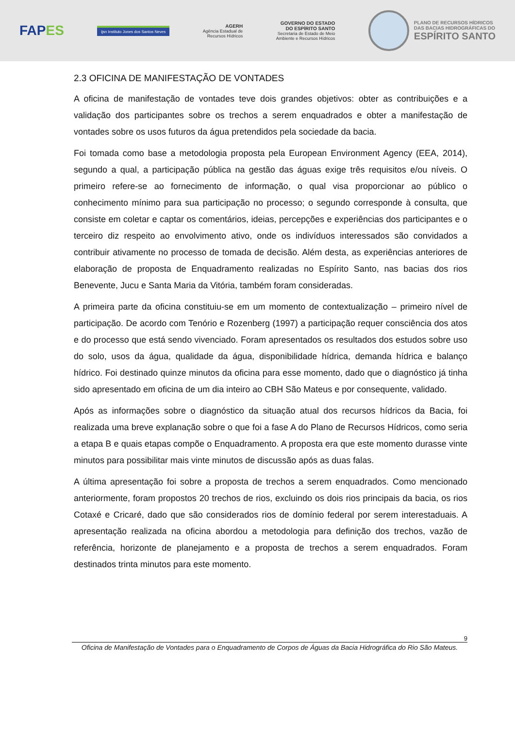FAPES
ijsn Instituto Jones dos Santos Neves
AGERH
Agência Estadual de
Recursos Hídricos
GOVERNO DO ESTADO
DO ESPÍRITO SANTO
Secretaria de Estado de Meio
Ambiente e Recursos Hídricos
PLANO DE RECURSOS HÍDRICOS
DAS BACIAS HIDROGRÁFICAS DO
ESPÍRITO SANTO
2.3 OFICINA DE MANIFESTAÇÃO DE VONTADES
A oficina de manifestação de vontades teve dois grandes objetivos: obter as contribuições e a validação dos participantes sobre os trechos a serem enquadrados e obter a manifestação de vontades sobre os usos futuros da água pretendidos pela sociedade da bacia.
Foi tomada como base a metodologia proposta pela European Environment Agency (EEA, 2014), segundo a qual, a participação pública na gestão das águas exige três requisitos e/ou níveis. O primeiro refere-se ao fornecimento de informação, o qual visa proporcionar ao público o conhecimento mínimo para sua participação no processo; o segundo corresponde à consulta, que consiste em coletar e captar os comentários, ideias, percepções e experiências dos participantes e o terceiro diz respeito ao envolvimento ativo, onde os indivíduos interessados são convidados a contribuir ativamente no processo de tomada de decisão. Além desta, as experiências anteriores de elaboração de proposta de Enquadramento realizadas no Espírito Santo, nas bacias dos rios Benevente, Jucu e Santa Maria da Vitória, também foram consideradas.
A primeira parte da oficina constituiu-se em um momento de contextualização – primeiro nível de participação. De acordo com Tenório e Rozenberg (1997) a participação requer consciência dos atos e do processo que está sendo vivenciado. Foram apresentados os resultados dos estudos sobre uso do solo, usos da água, qualidade da água, disponibilidade hídrica, demanda hídrica e balanço hídrico. Foi destinado quinze minutos da oficina para esse momento, dado que o diagnóstico já tinha sido apresentado em oficina de um dia inteiro ao CBH São Mateus e por consequente, validado.
Após as informações sobre o diagnóstico da situação atual dos recursos hídricos da Bacia, foi realizada uma breve explanação sobre o que foi a fase A do Plano de Recursos Hídricos, como seria a etapa B e quais etapas compõe o Enquadramento. A proposta era que este momento durasse vinte minutos para possibilitar mais vinte minutos de discussão após as duas falas.
A última apresentação foi sobre a proposta de trechos a serem enquadrados. Como mencionado anteriormente, foram propostos 20 trechos de rios, excluindo os dois rios principais da bacia, os rios Cotaxé e Cricaré, dado que são considerados rios de domínio federal por serem interestaduais. A apresentação realizada na oficina abordou a metodologia para definição dos trechos, vazão de referência, horizonte de planejamento e a proposta de trechos a serem enquadrados. Foram destinados trinta minutos para este momento.
9
Oficina de Manifestação de Vontades para o Enquadramento de Corpos de Águas da Bacia Hidrográfica do Rio São Mateus.